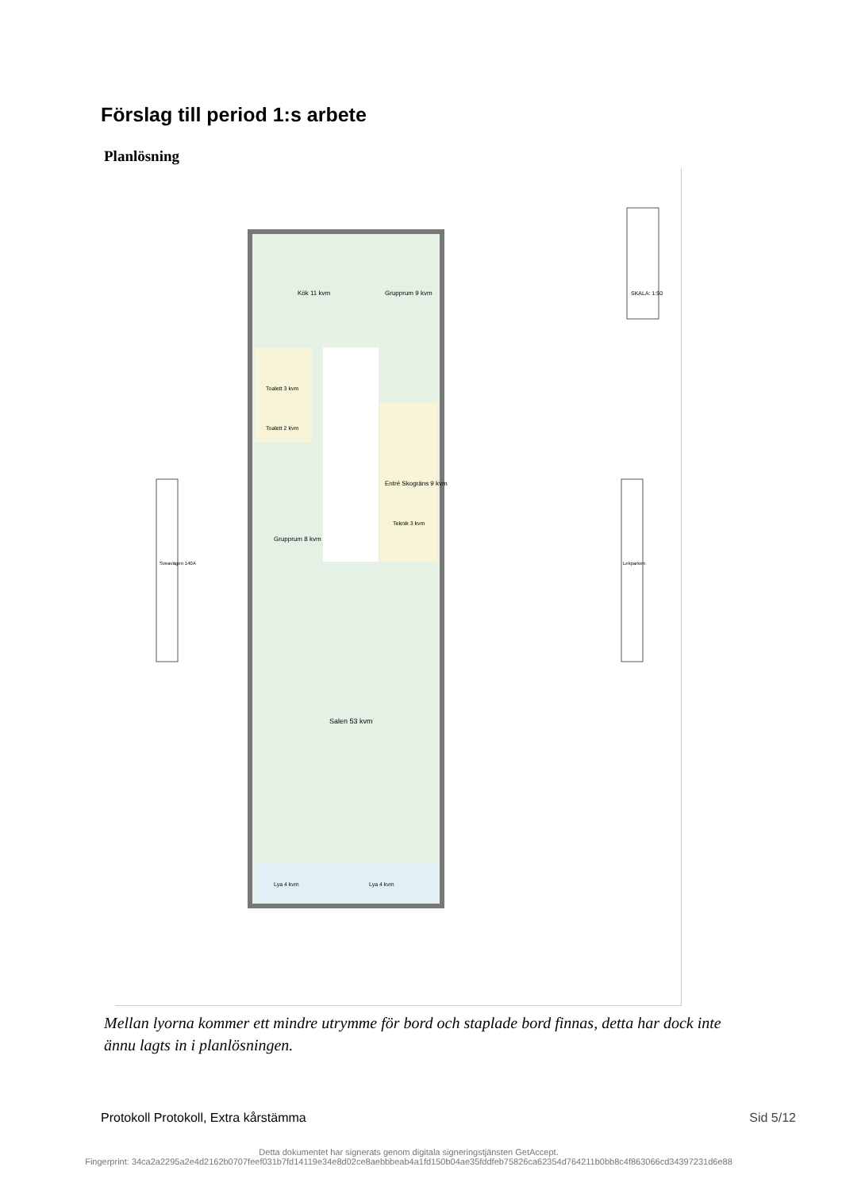Förslag till period 1:s arbete
Planlösning
Kök 11 kvm
Grupprum 9 kvm
Toalett 3 kvm
Toalett 2 kvm
Entré Skogräns 9 kvm
Grupprum 8 kvm
Teknik 3 kvm
Salen 53 kvm
Lya 4 kvm
Lya 4 kvm
Sveavägen 140A
Lekparken
SKALA: 1:50
Mellan lyorna kommer ett mindre utrymme för bord och staplade bord finnas, detta har dock inte ännu lagts in i planlösningen.
Protokoll Protokoll, Extra kårstämma
Sid 5/12
Detta dokumentet har signerats genom digitala signeringstjänsten GetAccept.
Fingerprint: 34ca2a2295a2e4d2162b0707feef031b7fd14119e34e8d02ce8aebbbeab4a1fd150b04ae35fddfeb75826ca62354d764211b0bb8c4f863066cd34397231d6e88